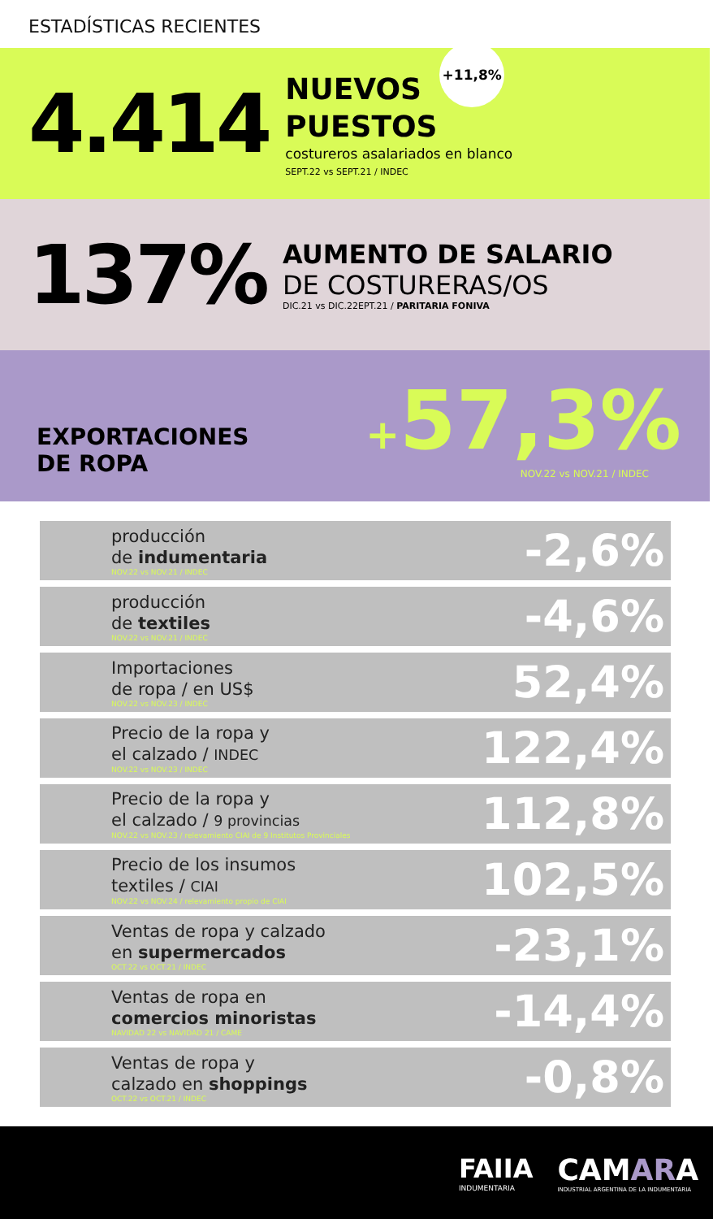ESTADÍSTICAS RECIENTES
4.414
NUEVOS
PUESTOS
costureros asalariados en blanco
SEPT.22 vs SEPT.21 / INDEC
+11,8%
137%
AUMENTO DE SALARIO
DE COSTURERAS/OS
DIC.21 vs DIC.22EPT.21 / PARITARIA FONIVA
EXPORTACIONES
DE ROPA
+57,3%
NOV.22 vs NOV.21 / INDEC
producción
de indumentaria
NOV.22 vs NOV.21 / INDEC
-2,6%
producción
de textiles
NOV.22 vs NOV.21 / INDEC
-4,6%
Importaciones
de ropa / en US$
NOV.22 vs NOV.23 / INDEC
52,4%
Precio de la ropa y
el calzado / INDEC
NOV.22 vs NOV.23 / INDEC
122,4%
Precio de la ropa y
el calzado / 9 provincias
NOV.22 vs NOV.23 / relevamiento CIAI de 9 Institutos Provinciales
112,8%
Precio de los insumos
textiles / CIAI
NOV.22 vs NOV.24 / relevamiento propio de CIAI
102,5%
Ventas de ropa y calzado
en supermercados
OCT.22 vs OCT.21 / INDEC
-23,1%
Ventas de ropa en
comercios minoristas
NAVIDAD 22 vs NAVIDAD 21 / CAME
-14,4%
Ventas de ropa y
calzado en shoppings
OCT.22 vs OCT.21 / INDEC
-0,8%
FAIIA
INDUMENTARIA
CAMARA
INDUSTRIAL ARGENTINA DE LA INDUMENTARIA